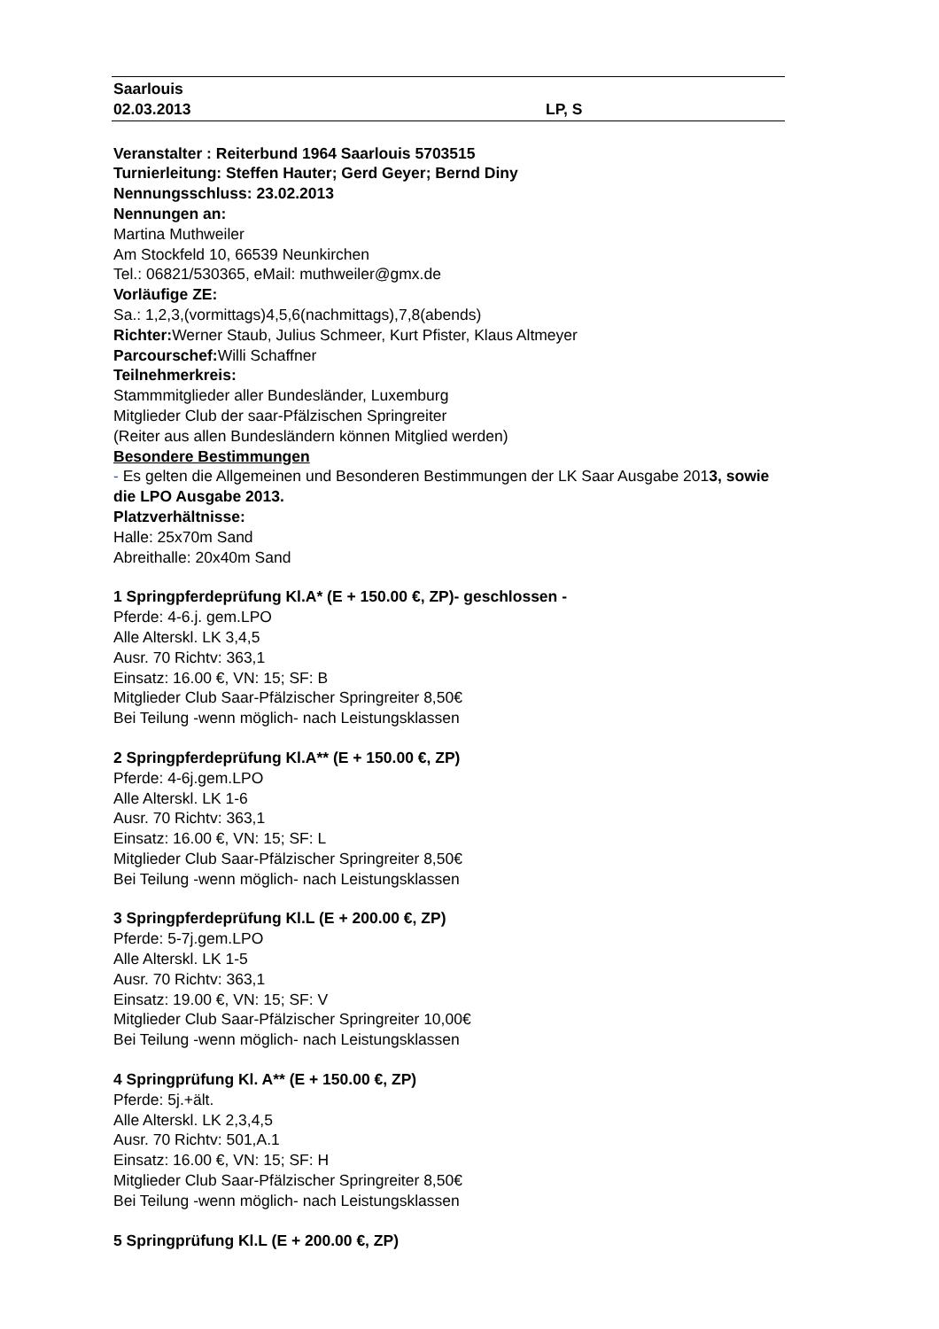Saarlouis
02.03.2013 LP, S
Veranstalter : Reiterbund 1964 Saarlouis 5703515
Turnierleitung: Steffen Hauter; Gerd Geyer; Bernd Diny
Nennungsschluss: 23.02.2013
Nennungen an:
Martina Muthweiler
Am Stockfeld 10, 66539 Neunkirchen
Tel.: 06821/530365, eMail: muthweiler@gmx.de
Vorläufige ZE:
Sa.: 1,2,3,(vormittags)4,5,6(nachmittags),7,8(abends)
Richter: Werner Staub, Julius Schmeer, Kurt Pfister, Klaus Altmeyer
Parcourschef: Willi Schaffner
Teilnehmerkreis:
Stammmitglieder aller Bundesländer, Luxemburg
Mitglieder Club der saar-Pfälzischen Springreiter
(Reiter aus allen Bundesländern können Mitglied werden)
Besondere Bestimmungen
- Es gelten die Allgemeinen und Besonderen Bestimmungen der LK Saar Ausgabe 2013, sowie die LPO Ausgabe 2013.
Platzverhältnisse:
Halle: 25x70m Sand
Abreithalle: 20x40m Sand
1 Springpferdeprüfung Kl.A* (E + 150.00 €, ZP)- geschlossen -
Pferde: 4-6.j. gem.LPO
Alle Alterskl. LK 3,4,5
Ausr. 70 Richtv: 363,1
Einsatz: 16.00 €, VN: 15; SF: B
Mitglieder Club Saar-Pfälzischer Springreiter 8,50€
Bei Teilung -wenn möglich- nach Leistungsklassen
2 Springpferdeprüfung Kl.A** (E + 150.00 €, ZP)
Pferde: 4-6j.gem.LPO
Alle Alterskl. LK 1-6
Ausr. 70 Richtv: 363,1
Einsatz: 16.00 €, VN: 15; SF: L
Mitglieder Club Saar-Pfälzischer Springreiter 8,50€
Bei Teilung -wenn möglich- nach Leistungsklassen
3 Springpferdeprüfung Kl.L (E + 200.00 €, ZP)
Pferde: 5-7j.gem.LPO
Alle Alterskl. LK 1-5
Ausr. 70 Richtv: 363,1
Einsatz: 19.00 €, VN: 15; SF: V
Mitglieder Club Saar-Pfälzischer Springreiter 10,00€
Bei Teilung -wenn möglich- nach Leistungsklassen
4 Springprüfung Kl. A** (E + 150.00 €, ZP)
Pferde: 5j.+ält.
Alle Alterskl. LK 2,3,4,5
Ausr. 70 Richtv: 501,A.1
Einsatz: 16.00 €, VN: 15; SF: H
Mitglieder Club Saar-Pfälzischer Springreiter 8,50€
Bei Teilung -wenn möglich- nach Leistungsklassen
5 Springprüfung Kl.L (E + 200.00 €, ZP)